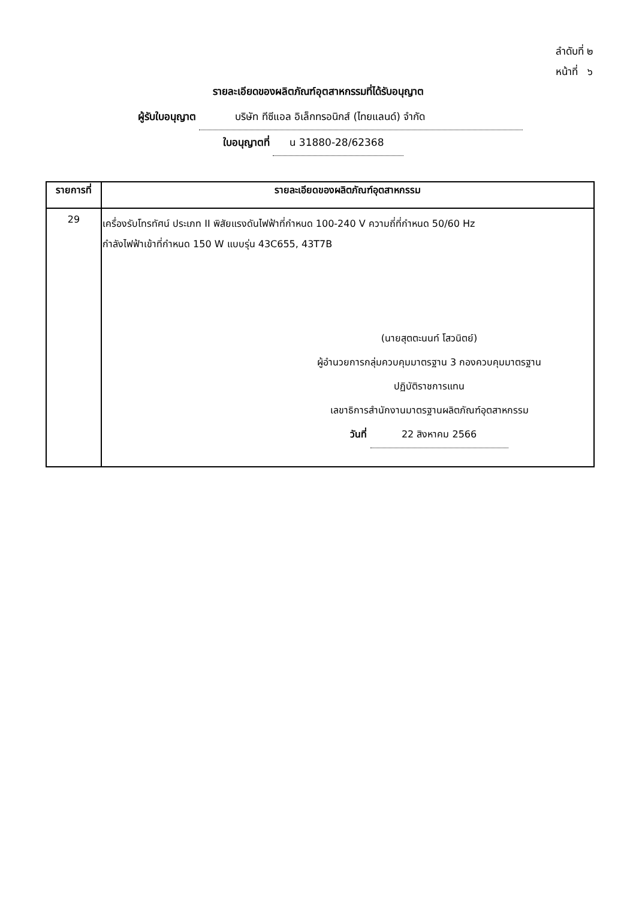ลำดับที่ ๒
หน้าที่ ๖
รายละเอียดของผลิตภัณฑ์อุตสาหกรรมที่ได้รับอนุญาต
ผู้รับใบอนุญาต บริษัท ทีซีแอล อิเล็กทรอนิกส์ (ไทยแลนด์) จำกัด
ใบอนุญาตที่ น 31880-28/62368
| รายการที่ | รายละเอียดของผลิตภัณฑ์อุตสาหกรรม |
| --- | --- |
| 29 | เครื่องรับโทรทัศน์ ประเภท II พิสัยแรงดันไฟฟ้าที่กำหนด 100-240 V ความถี่ที่กำหนด 50/60 Hz กำลังไฟฟ้าเข้าที่กำหนด 150 W แบบรุ่น 43C655, 43T7B (นายสุตตะนนท์ โสวนิตย์) ผู้อำนวยการกลุ่มควบคุมมาตรฐาน 3 กองควบคุมมาตรฐาน ปฏิบัติราชการแทน เลขาธิการสำนักงานมาตรฐานผลิตภัณฑ์อุตสาหกรรม วันที่ 22 สิงหาคม 2566 |